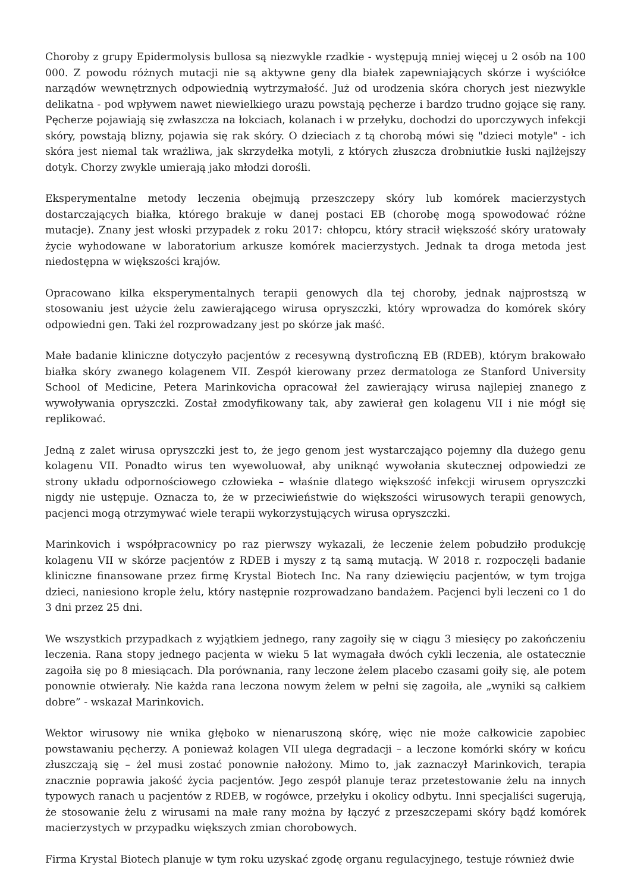Choroby z grupy Epidermolysis bullosa są niezwykle rzadkie - występują mniej więcej u 2 osób na 100 000. Z powodu różnych mutacji nie są aktywne geny dla białek zapewniających skórze i wyściółce narządów wewnętrznych odpowiednią wytrzymałość. Już od urodzenia skóra chorych jest niezwykle delikatna - pod wpływem nawet niewielkiego urazu powstają pęcherze i bardzo trudno gojące się rany. Pęcherze pojawiają się zwłaszcza na łokciach, kolanach i w przełyku, dochodzi do uporczywych infekcji skóry, powstają blizny, pojawia się rak skóry. O dzieciach z tą chorobą mówi się "dzieci motyle" - ich skóra jest niemal tak wrażliwa, jak skrzydełka motyli, z których złuszcza drobniutkie łuski najlżejszy dotyk. Chorzy zwykle umierają jako młodzi dorośli.
Eksperymentalne metody leczenia obejmują przeszczepy skóry lub komórek macierzystych dostarczających białka, którego brakuje w danej postaci EB (chorobę mogą spowodować różne mutacje). Znany jest włoski przypadek z roku 2017: chłopcu, który stracił większość skóry uratowały życie wyhodowane w laboratorium arkusze komórek macierzystych. Jednak ta droga metoda jest niedostępna w większości krajów.
Opracowano kilka eksperymentalnych terapii genowych dla tej choroby, jednak najprostszą w stosowaniu jest użycie żelu zawierającego wirusa opryszczki, który wprowadza do komórek skóry odpowiedni gen. Taki żel rozprowadzany jest po skórze jak maść.
Małe badanie kliniczne dotyczyło pacjentów z recesywną dystroficzną EB (RDEB), którym brakowało białka skóry zwanego kolagenem VII. Zespół kierowany przez dermatologa ze Stanford University School of Medicine, Petera Marinkovicha opracował żel zawierający wirusa najlepiej znanego z wywoływania opryszczki. Został zmodyfikowany tak, aby zawierał gen kolagenu VII i nie mógł się replikować.
Jedną z zalet wirusa opryszczki jest to, że jego genom jest wystarczająco pojemny dla dużego genu kolagenu VII. Ponadto wirus ten wyewoluował, aby uniknąć wywołania skutecznej odpowiedzi ze strony układu odpornościowego człowieka – właśnie dlatego większość infekcji wirusem opryszczki nigdy nie ustępuje. Oznacza to, że w przeciwieństwie do większości wirusowych terapii genowych, pacjenci mogą otrzymywać wiele terapii wykorzystujących wirusa opryszczki.
Marinkovich i współpracownicy po raz pierwszy wykazali, że leczenie żelem pobudziło produkcję kolagenu VII w skórze pacjentów z RDEB i myszy z tą samą mutacją. W 2018 r. rozpoczęli badanie kliniczne finansowane przez firmę Krystal Biotech Inc. Na rany dziewięciu pacjentów, w tym trojga dzieci, naniesiono krople żelu, który następnie rozprowadzano bandażem. Pacjenci byli leczeni co 1 do 3 dni przez 25 dni.
We wszystkich przypadkach z wyjątkiem jednego, rany zagoiły się w ciągu 3 miesięcy po zakończeniu leczenia. Rana stopy jednego pacjenta w wieku 5 lat wymagała dwóch cykli leczenia, ale ostatecznie zagoiła się po 8 miesiącach. Dla porównania, rany leczone żelem placebo czasami goiły się, ale potem ponownie otwierały. Nie każda rana leczona nowym żelem w pełni się zagoiła, ale „wyniki są całkiem dobre” - wskazał Marinkovich.
Wektor wirusowy nie wnika głęboko w nienaruszoną skórę, więc nie może całkowicie zapobiec powstawaniu pęcherzy. A ponieważ kolagen VII ulega degradacji – a leczone komórki skóry w końcu złuszczają się – żel musi zostać ponownie nałożony. Mimo to, jak zaznaczył Marinkovich, terapia znacznie poprawia jakość życia pacjentów. Jego zespół planuje teraz przetestowanie żelu na innych typowych ranach u pacjentów z RDEB, w rogówce, przełyku i okolicy odbytu. Inni specjaliści sugerują, że stosowanie żelu z wirusami na małe rany można by łączyć z przeszczepami skóry bądź komórek macierzystych w przypadku większych zmian chorobowych.
Firma Krystal Biotech planuje w tym roku uzyskać zgodę organu regulacyjnego, testuje również dwie